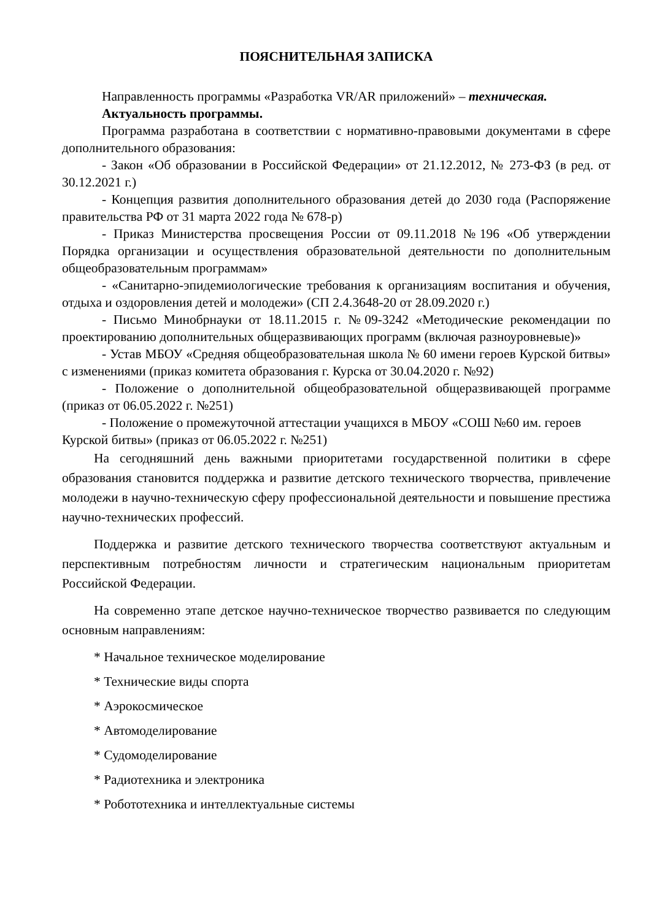ПОЯСНИТЕЛЬНАЯ ЗАПИСКА
Направленность программы «Разработка VR/AR приложений» – техническая.
Актуальность программы.
Программа разработана в соответствии с нормативно-правовыми документами в сфере дополнительного образования:
- Закон «Об образовании в Российской Федерации» от 21.12.2012, № 273-ФЗ (в ред. от 30.12.2021 г.)
- Концепция развития дополнительного образования детей до 2030 года (Распоряжение правительства РФ от 31 марта 2022 года № 678-р)
- Приказ Министерства просвещения России от 09.11.2018 №196 «Об утверждении Порядка организации и осуществления образовательной деятельности по дополнительным общеобразовательным программам»
- «Санитарно-эпидемиологические требования к организациям воспитания и обучения, отдыха и оздоровления детей и молодежи» (СП 2.4.3648-20 от 28.09.2020 г.)
- Письмо Минобрнауки от 18.11.2015 г. №09-3242 «Методические рекомендации по проектированию дополнительных общеразвивающих программ (включая разноуровневые)»
- Устав МБОУ «Средняя общеобразовательная школа № 60 имени героев Курской битвы» с изменениями (приказ комитета образования г. Курска от 30.04.2020 г. №92)
- Положение о дополнительной общеобразовательной общеразвивающей программе (приказ от 06.05.2022 г. №251)
- Положение о промежуточной аттестации учащихся в МБОУ «СОШ №60 им. героев Курской битвы» (приказ от 06.05.2022 г. №251)
На сегодняшний день важными приоритетами государственной политики в сфере образования становится поддержка и развитие детского технического творчества, привлечение молодежи в научно-техническую сферу профессиональной деятельности и повышение престижа научно-технических профессий.
Поддержка и развитие детского технического творчества соответствуют актуальным и перспективным потребностям личности и стратегическим национальным приоритетам Российской Федерации.
На современно этапе детское научно-техническое творчество развивается по следующим основным направлениям:
* Начальное техническое моделирование
* Технические виды спорта
* Аэрокосмическое
* Автомоделирование
* Судомоделирование
* Радиотехника и электроника
* Робототехника и интеллектуальные системы